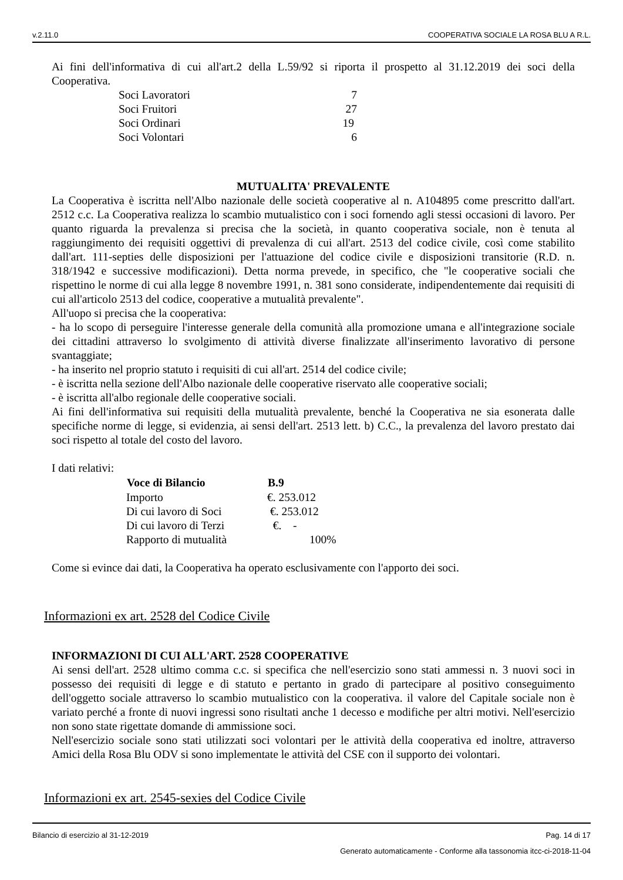v.2.11.0 COOPERATIVA SOCIALE LA ROSA BLU A R.L.
Ai fini dell'informativa di cui all'art.2 della L.59/92 si riporta il prospetto al 31.12.2019 dei soci della Cooperativa.
| Soci Lavoratori | 7 |
| Soci Fruitori | 27 |
| Soci Ordinari | 19 |
| Soci Volontari | 6 |
MUTUALITA' PREVALENTE
La Cooperativa è iscritta nell'Albo nazionale delle società cooperative al n. A104895 come prescritto dall'art. 2512 c.c. La Cooperativa realizza lo scambio mutualistico con i soci fornendo agli stessi occasioni di lavoro. Per quanto riguarda la prevalenza si precisa che la società, in quanto cooperativa sociale, non è tenuta al raggiungimento dei requisiti oggettivi di prevalenza di cui all'art. 2513 del codice civile, così come stabilito dall'art. 111-septies delle disposizioni per l'attuazione del codice civile e disposizioni transitorie (R.D. n. 318/1942 e successive modificazioni). Detta norma prevede, in specifico, che "le cooperative sociali che rispettino le norme di cui alla legge 8 novembre 1991, n. 381 sono considerate, indipendentemente dai requisiti di cui all'articolo 2513 del codice, cooperative a mutualità prevalente".
All'uopo si precisa che la cooperativa:
- ha lo scopo di perseguire l'interesse generale della comunità alla promozione umana e all'integrazione sociale dei cittadini attraverso lo svolgimento di attività diverse finalizzate all'inserimento lavorativo di persone svantaggiate;
- ha inserito nel proprio statuto i requisiti di cui all'art. 2514 del codice civile;
- è iscritta nella sezione dell'Albo nazionale delle cooperative riservato alle cooperative sociali;
- è iscritta all'albo regionale delle cooperative sociali.
Ai fini dell'informativa sui requisiti della mutualità prevalente, benché la Cooperativa ne sia esonerata dalle specifiche norme di legge, si evidenzia, ai sensi dell'art. 2513 lett. b) C.C., la prevalenza del lavoro prestato dai soci rispetto al totale del costo del lavoro.
I dati relativi:
| Voce di Bilancio | B.9 |
| --- | --- |
| Importo | €. 253.012 |
| Di cui lavoro di Soci | €. 253.012 |
| Di cui lavoro di Terzi | €. - |
| Rapporto di mutualità | 100% |
Come si evince dai dati, la Cooperativa ha operato esclusivamente con l'apporto dei soci.
Informazioni ex art. 2528 del Codice Civile
INFORMAZIONI DI CUI ALL'ART. 2528 COOPERATIVE
Ai sensi dell'art. 2528 ultimo comma c.c. si specifica che nell'esercizio sono stati ammessi n. 3 nuovi soci in possesso dei requisiti di legge e di statuto e pertanto in grado di partecipare al positivo conseguimento dell'oggetto sociale attraverso lo scambio mutualistico con la cooperativa. il valore del Capitale sociale non è variato perché a fronte di nuovi ingressi sono risultati anche 1 decesso e modifiche per altri motivi. Nell'esercizio non sono state rigettate domande di ammissione soci.
Nell'esercizio sociale sono stati utilizzati soci volontari per le attività della cooperativa ed inoltre, attraverso Amici della Rosa Blu ODV si sono implementate le attività del CSE con il supporto dei volontari.
Informazioni ex art. 2545-sexies del Codice Civile
Bilancio di esercizio al 31-12-2019 Pag. 14 di 17
Generato automaticamente - Conforme alla tassonomia itcc-ci-2018-11-04